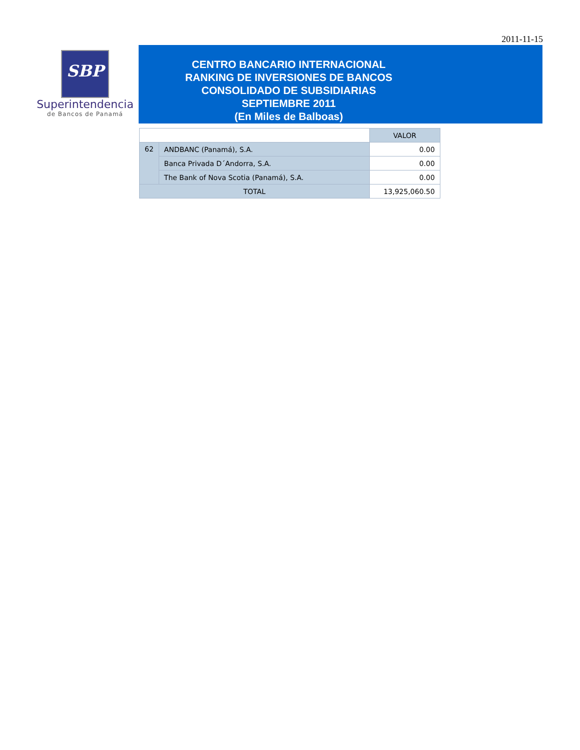2011-11-15
SBP
Superintendencia
de Bancos de Panamá
CENTRO BANCARIO INTERNACIONAL
RANKING DE INVERSIONES DE BANCOS
CONSOLIDADO DE SUBSIDIARIAS
SEPTIEMBRE 2011
(En Miles de Balboas)
| | | VALOR |
| --- | --- | --- |
| 62 | ANDBANC (Panamá), S.A. | 0.00 |
| | Banca Privada D´Andorra, S.A. | 0.00 |
| | The Bank of Nova Scotia (Panamá), S.A. | 0.00 |
| TOTAL | | 13,925,060.50 |